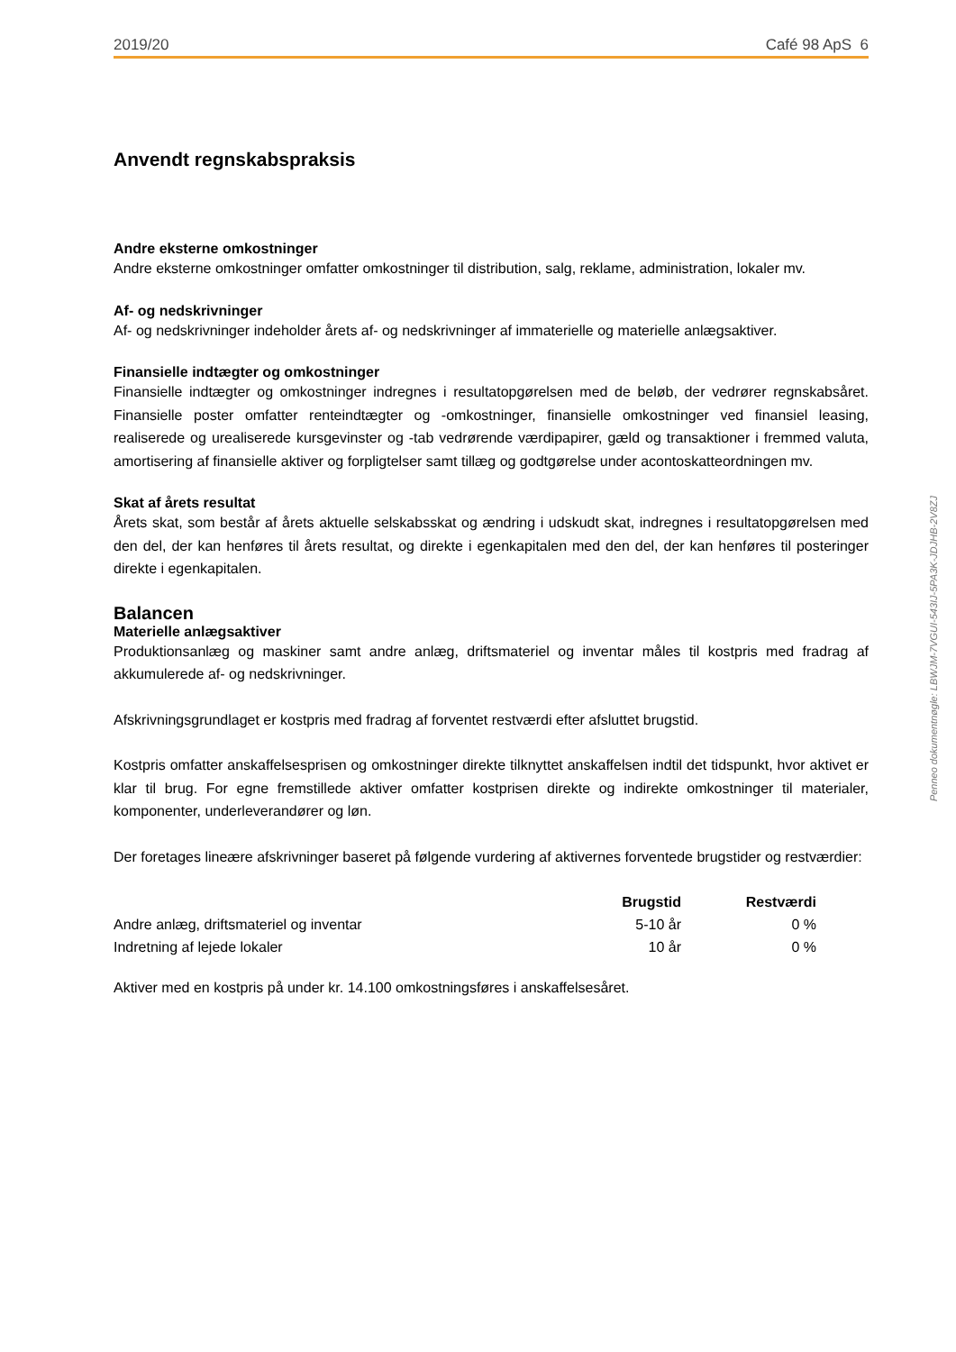2019/20 Café 98 ApS 6
Anvendt regnskabspraksis
Andre eksterne omkostninger
Andre eksterne omkostninger omfatter omkostninger til distribution, salg, reklame, administration, lokaler mv.
Af- og nedskrivninger
Af- og nedskrivninger indeholder årets af- og nedskrivninger af immaterielle og materielle anlægsaktiver.
Finansielle indtægter og omkostninger
Finansielle indtægter og omkostninger indregnes i resultatopgørelsen med de beløb, der vedrører regnskabsåret. Finansielle poster omfatter renteindtægter og -omkostninger, finansielle omkostninger ved finansiel leasing, realiserede og urealiserede kursgevinster og -tab vedrørende værdipapirer, gæld og transaktioner i fremmed valuta, amortisering af finansielle aktiver og forpligtelser samt tillæg og godtgørelse under acontoskatteordningen mv.
Skat af årets resultat
Årets skat, som består af årets aktuelle selskabsskat og ændring i udskudt skat, indregnes i resultatopgørelsen med den del, der kan henføres til årets resultat, og direkte i egenkapitalen med den del, der kan henføres til posteringer direkte i egenkapitalen.
Balancen
Materielle anlægsaktiver
Produktionsanlæg og maskiner samt andre anlæg, driftsmateriel og inventar måles til kostpris med fradrag af akkumulerede af- og nedskrivninger.
Afskrivningsgrundlaget er kostpris med fradrag af forventet restværdi efter afsluttet brugstid.
Kostpris omfatter anskaffelsesprisen og omkostninger direkte tilknyttet anskaffelsen indtil det tidspunkt, hvor aktivet er klar til brug. For egne fremstillede aktiver omfatter kostprisen direkte og indirekte omkostninger til materialer, komponenter, underleverandører og løn.
Der foretages lineære afskrivninger baseret på følgende vurdering af aktivernes forventede brugstider og restværdier:
| | Brugstid | Restværdi |
| --- | --- | --- |
| Andre anlæg, driftsmateriel og inventar | 5-10 år | 0 % |
| Indretning af lejede lokaler | 10 år | 0 % |
Aktiver med en kostpris på under kr. 14.100 omkostningsføres i anskaffelsesåret.
Penneo dokumentnøgle: LBWJM-7VGUI-543IJ-5PA3K-JDJHB-2V8ZJ